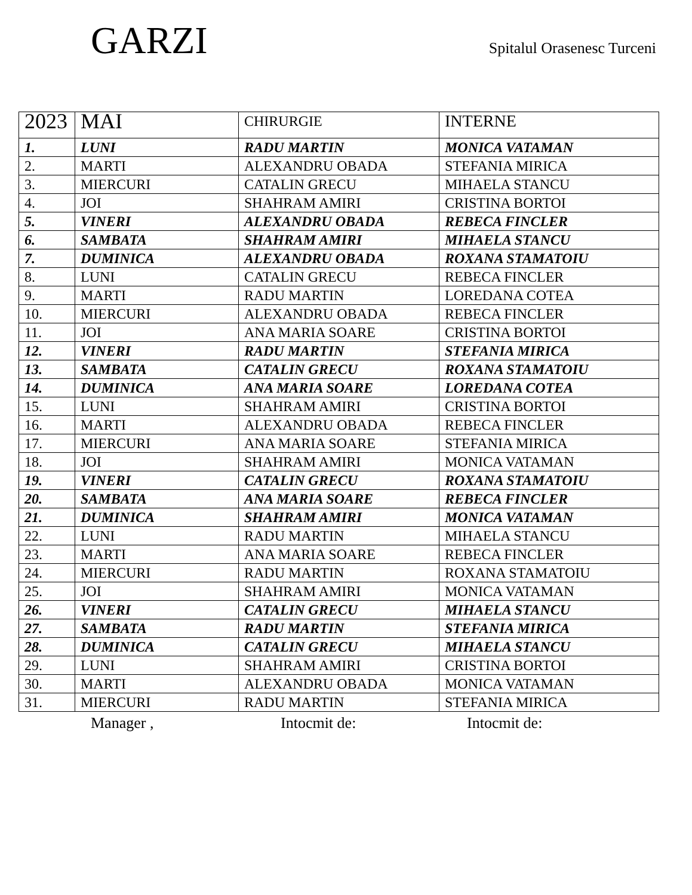GARZI
Spitalul Orasenesc Turceni
| 2023 | MAI | CHIRURGIE | INTERNE |
| 1. | LUNI | RADU MARTIN | MONICA VATAMAN |
| 2. | MARTI | ALEXANDRU OBADA | STEFANIA MIRICA |
| 3. | MIERCURI | CATALIN GRECU | MIHAELA STANCU |
| 4. | JOI | SHAHRAM AMIRI | CRISTINA BORTOI |
| 5. | VINERI | ALEXANDRU OBADA | REBECA FINCLER |
| 6. | SAMBATA | SHAHRAM AMIRI | MIHAELA STANCU |
| 7. | DUMINICA | ALEXANDRU OBADA | ROXANA STAMATOIU |
| 8. | LUNI | CATALIN GRECU | REBECA FINCLER |
| 9. | MARTI | RADU MARTIN | LOREDANA COTEA |
| 10. | MIERCURI | ALEXANDRU OBADA | REBECA FINCLER |
| 11. | JOI | ANA MARIA SOARE | CRISTINA BORTOI |
| 12. | VINERI | RADU MARTIN | STEFANIA MIRICA |
| 13. | SAMBATA | CATALIN GRECU | ROXANA STAMATOIU |
| 14. | DUMINICA | ANA MARIA SOARE | LOREDANA COTEA |
| 15. | LUNI | SHAHRAM AMIRI | CRISTINA BORTOI |
| 16. | MARTI | ALEXANDRU OBADA | REBECA FINCLER |
| 17. | MIERCURI | ANA MARIA SOARE | STEFANIA MIRICA |
| 18. | JOI | SHAHRAM AMIRI | MONICA VATAMAN |
| 19. | VINERI | CATALIN GRECU | ROXANA STAMATOIU |
| 20. | SAMBATA | ANA MARIA SOARE | REBECA FINCLER |
| 21. | DUMINICA | SHAHRAM AMIRI | MONICA VATAMAN |
| 22. | LUNI | RADU MARTIN | MIHAELA STANCU |
| 23. | MARTI | ANA MARIA SOARE | REBECA FINCLER |
| 24. | MIERCURI | RADU MARTIN | ROXANA STAMATOIU |
| 25. | JOI | SHAHRAM AMIRI | MONICA VATAMAN |
| 26. | VINERI | CATALIN GRECU | MIHAELA STANCU |
| 27. | SAMBATA | RADU MARTIN | STEFANIA MIRICA |
| 28. | DUMINICA | CATALIN GRECU | MIHAELA STANCU |
| 29. | LUNI | SHAHRAM AMIRI | CRISTINA BORTOI |
| 30. | MARTI | ALEXANDRU OBADA | MONICA VATAMAN |
| 31. | MIERCURI | RADU MARTIN | STEFANIA MIRICA |
Manager , Intocmit de: Intocmit de: